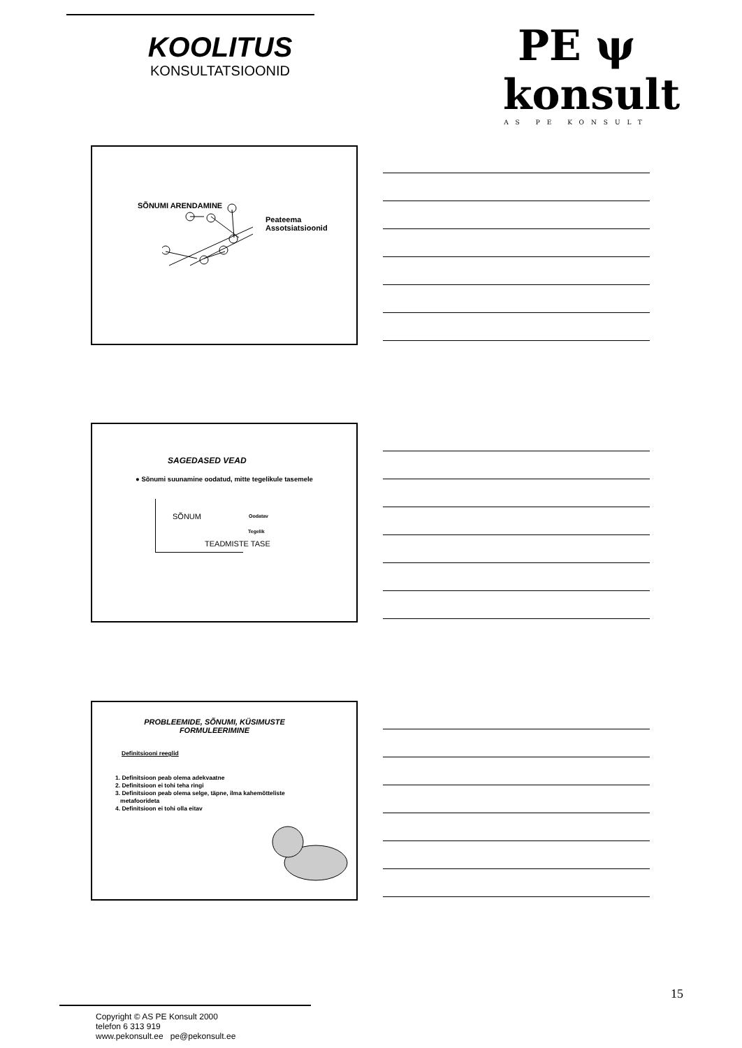KOOLITUS
KONSULTATSIOONID
PE ψ konsult
AS PE KONSULT
SÕNUMI ARENDAMINE
Peateema
Assotsiatsioonid
SAGEDASED VEAD
● Sõnumi suunamine oodatud, mitte tegelikule tasemele
SÕNUM Oodatav
Tegelik
TEADMISTE TASE
PROBLEEMIDE, SÕNUMI, KÜSIMUSTE FORMULEERIMINE
Definitsiooni reeglid
1. Definitsioon peab olema adekvaatne
2. Definitsioon ei tohi teha ringi
3. Definitsioon peab olema selge, täpne, ilma kahemõtteliste
metafoorideta
4. Definitsioon ei tohi olla eitav
15
Copyright © AS PE Konsult 2000
telefon 6 313 919
www.pekonsult.ee pe@pekonsult.ee